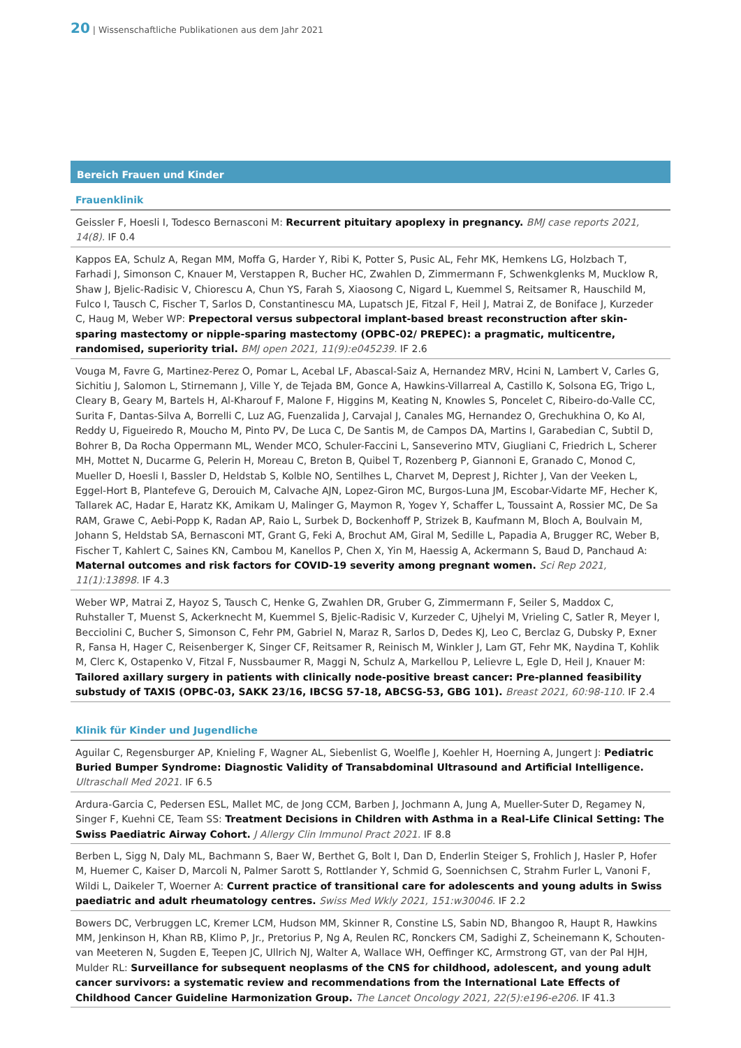20 | Wissenschaftliche Publikationen aus dem Jahr 2021
Bereich Frauen und Kinder
Frauenklinik
Geissler F, Hoesli I, Todesco Bernasconi M: Recurrent pituitary apoplexy in pregnancy. BMJ case reports 2021, 14(8). IF 0.4
Kappos EA, Schulz A, Regan MM, Moffa G, Harder Y, Ribi K, Potter S, Pusic AL, Fehr MK, Hemkens LG, Holzbach T, Farhadi J, Simonson C, Knauer M, Verstappen R, Bucher HC, Zwahlen D, Zimmermann F, Schwenkglenks M, Mucklow R, Shaw J, Bjelic-Radisic V, Chiorescu A, Chun YS, Farah S, Xiaosong C, Nigard L, Kuemmel S, Reitsamer R, Hauschild M, Fulco I, Tausch C, Fischer T, Sarlos D, Constantinescu MA, Lupatsch JE, Fitzal F, Heil J, Matrai Z, de Boniface J, Kurzeder C, Haug M, Weber WP: Prepectoral versus subpectoral implant-based breast reconstruction after skin-sparing mastectomy or nipple-sparing mastectomy (OPBC-02/ PREPEC): a pragmatic, multicentre, randomised, superiority trial. BMJ open 2021, 11(9):e045239. IF 2.6
Vouga M, Favre G, Martinez-Perez O, Pomar L, Acebal LF, Abascal-Saiz A, Hernandez MRV, Hcini N, Lambert V, Carles G, Sichitiu J, Salomon L, Stirnemann J, Ville Y, de Tejada BM, Gonce A, Hawkins-Villarreal A, Castillo K, Solsona EG, Trigo L, Cleary B, Geary M, Bartels H, Al-Kharouf F, Malone F, Higgins M, Keating N, Knowles S, Poncelet C, Ribeiro-do-Valle CC, Surita F, Dantas-Silva A, Borrelli C, Luz AG, Fuenzalida J, Carvajal J, Canales MG, Hernandez O, Grechukhina O, Ko AI, Reddy U, Figueiredo R, Moucho M, Pinto PV, De Luca C, De Santis M, de Campos DA, Martins I, Garabedian C, Subtil D, Bohrer B, Da Rocha Oppermann ML, Wender MCO, Schuler-Faccini L, Sanseverino MTV, Giugliani C, Friedrich L, Scherer MH, Mottet N, Ducarme G, Pelerin H, Moreau C, Breton B, Quibel T, Rozenberg P, Giannoni E, Granado C, Monod C, Mueller D, Hoesli I, Bassler D, Heldstab S, Kolble NO, Sentilhes L, Charvet M, Deprest J, Richter J, Van der Veeken L, Eggel-Hort B, Plantefeve G, Derouich M, Calvache AJN, Lopez-Giron MC, Burgos-Luna JM, Escobar-Vidarte MF, Hecher K, Tallarek AC, Hadar E, Haratz KK, Amikam U, Malinger G, Maymon R, Yogev Y, Schaffer L, Toussaint A, Rossier MC, De Sa RAM, Grawe C, Aebi-Popp K, Radan AP, Raio L, Surbek D, Bockenhoff P, Strizek B, Kaufmann M, Bloch A, Boulvain M, Johann S, Heldstab SA, Bernasconi MT, Grant G, Feki A, Brochut AM, Giral M, Sedille L, Papadia A, Brugger RC, Weber B, Fischer T, Kahlert C, Saines KN, Cambou M, Kanellos P, Chen X, Yin M, Haessig A, Ackermann S, Baud D, Panchaud A: Maternal outcomes and risk factors for COVID-19 severity among pregnant women. Sci Rep 2021, 11(1):13898. IF 4.3
Weber WP, Matrai Z, Hayoz S, Tausch C, Henke G, Zwahlen DR, Gruber G, Zimmermann F, Seiler S, Maddox C, Ruhstaller T, Muenst S, Ackerknecht M, Kuemmel S, Bjelic-Radisic V, Kurzeder C, Ujhelyi M, Vrieling C, Satler R, Meyer I, Becciolini C, Bucher S, Simonson C, Fehr PM, Gabriel N, Maraz R, Sarlos D, Dedes KJ, Leo C, Berclaz G, Dubsky P, Exner R, Fansa H, Hager C, Reisenberger K, Singer CF, Reitsamer R, Reinisch M, Winkler J, Lam GT, Fehr MK, Naydina T, Kohlik M, Clerc K, Ostapenko V, Fitzal F, Nussbaumer R, Maggi N, Schulz A, Markellou P, Lelievre L, Egle D, Heil J, Knauer M: Tailored axillary surgery in patients with clinically node-positive breast cancer: Pre-planned feasibility substudy of TAXIS (OPBC-03, SAKK 23/16, IBCSG 57-18, ABCSG-53, GBG 101). Breast 2021, 60:98-110. IF 2.4
Klinik für Kinder und Jugendliche
Aguilar C, Regensburger AP, Knieling F, Wagner AL, Siebenlist G, Woelfle J, Koehler H, Hoerning A, Jungert J: Pediatric Buried Bumper Syndrome: Diagnostic Validity of Transabdominal Ultrasound and Artificial Intelligence. Ultraschall Med 2021. IF 6.5
Ardura-Garcia C, Pedersen ESL, Mallet MC, de Jong CCM, Barben J, Jochmann A, Jung A, Mueller-Suter D, Regamey N, Singer F, Kuehni CE, Team SS: Treatment Decisions in Children with Asthma in a Real-Life Clinical Setting: The Swiss Paediatric Airway Cohort. J Allergy Clin Immunol Pract 2021. IF 8.8
Berben L, Sigg N, Daly ML, Bachmann S, Baer W, Berthet G, Bolt I, Dan D, Enderlin Steiger S, Frohlich J, Hasler P, Hofer M, Huemer C, Kaiser D, Marcoli N, Palmer Sarott S, Rottlander Y, Schmid G, Soennichsen C, Strahm Furler L, Vanoni F, Wildi L, Daikeler T, Woerner A: Current practice of transitional care for adolescents and young adults in Swiss paediatric and adult rheumatology centres. Swiss Med Wkly 2021, 151:w30046. IF 2.2
Bowers DC, Verbruggen LC, Kremer LCM, Hudson MM, Skinner R, Constine LS, Sabin ND, Bhangoo R, Haupt R, Hawkins MM, Jenkinson H, Khan RB, Klimo P, Jr., Pretorius P, Ng A, Reulen RC, Ronckers CM, Sadighi Z, Scheinemann K, Schouten-van Meeteren N, Sugden E, Teepen JC, Ullrich NJ, Walter A, Wallace WH, Oeffinger KC, Armstrong GT, van der Pal HJH, Mulder RL: Surveillance for subsequent neoplasms of the CNS for childhood, adolescent, and young adult cancer survivors: a systematic review and recommendations from the International Late Effects of Childhood Cancer Guideline Harmonization Group. The Lancet Oncology 2021, 22(5):e196-e206. IF 41.3